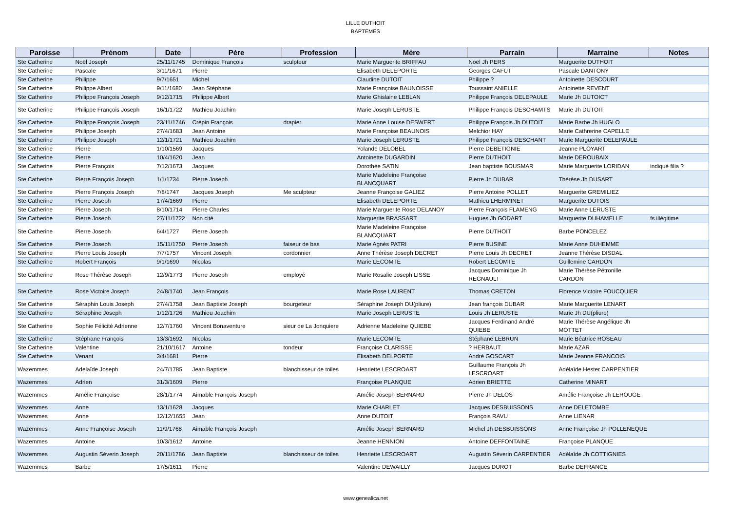LILLE DUTHOIT
BAPTEMES
| Paroisse | Prénom | Date | Père | Profession | Mère | Parrain | Marraine | Notes |
| --- | --- | --- | --- | --- | --- | --- | --- | --- |
| Ste Catherine | Noël Joseph | 25/11/1745 | Dominique François | sculpteur | Marie Marguerite BRIFFAU | Noël Jh PERS | Marguerite DUTHOIT | |
| Ste Catherine | Pascale | 3/11/1671 | Pierre | | Elisabeth DELEPORTE | Georges CAFUT | Pascale DANTONY | |
| Ste Catherine | Philippe | 9/7/1651 | Michel | | Claudine DUTOIT | Philippe ? | Antoinette DESCOURT | |
| Ste Catherine | Philippe Albert | 9/11/1680 | Jean Stéphane | | Marie Françoise BAUNOISSE | Toussaint ANIELLE | Antoinette REVENT | |
| Ste Catherine | Philippe François Joseph | 9/12/1715 | Philippe Albert | | Marie Ghislaine LEBLAN | Philippe François DELEPAULE | Marie Jh DUTOICT | |
| Ste Catherine | Philippe François Joseph | 16/1/1722 | Mathieu Joachim | | Marie Joseph LERUSTE | Philippe François DESCHAMTS | Marie Jh DUTOIT | |
| Ste Catherine | Philippe François Joseph | 23/11/1746 | Crépin François | drapier | Marie Anne Louise DESWERT | Philippe François Jh DUTOIT | Marie Barbe Jh HUGLO | |
| Ste Catherine | Philippe Joseph | 27/4/1683 | Jean Antoine | | Marie Françoise BEAUNOIS | Melchior HAY | Marie Cathrerine CAPELLE | |
| Ste Catherine | Philippe Joseph | 12/1/1721 | Mathieu Joachim | | Marie Joseph LERUSTE | Philippe François DESCHANT | Marie Marguerite DELEPAULE | |
| Ste Catherine | Pierre | 1/10/1569 | Jacques | | Yolande DELOBEL | Pierre DEBETIGNIE | Jeanne PLOYART | |
| Ste Catherine | Pierre | 10/4/1620 | Jean | | Antoinette DUGARDIN | Pierre DUTHOIT | Marie DEROUBAIX | |
| Ste Catherine | Pierre François | 7/12/1673 | Jacques | | Dorothée SATIN | Jean baptiste BOUSMAR | Marie Marguerite LORIDAN | indiqué filia ? |
| Ste Catherine | Pierre François Joseph | 1/1/1734 | Pierre Joseph | | Marie Madeleine Françoise BLANCQUART | Pierre Jh DUBAR | Thérèse Jh DUSART | |
| Ste Catherine | Pierre François Joseph | 7/8/1747 | Jacques Joseph | Me sculpteur | Jeanne Françoise GALIEZ | Pierre Antoine POLLET | Marguerite GREMILIEZ | |
| Ste Catherine | Pierre Joseph | 17/4/1669 | Pierre | | Elisabeth DELEPORTE | Mathieu LHERMINET | Marguerite DUTOIS | |
| Ste Catherine | Pierre Joseph | 8/10/1714 | Pierre Charles | | Marie Marguerite Rose DELANOY | Pierre François FLAMENG | Marie Anne LERUSTE | |
| Ste Catherine | Pierre Joseph | 27/11/1722 | Non cité | | Marguerite BRASSART | Hugues Jh GODART | Marguerite DUHAMELLE | fs illégitime |
| Ste Catherine | Pierre Joseph | 6/4/1727 | Pierre Joseph | | Marie Madeleine Françoise BLANCQUART | Pierre DUTHOIT | Barbe PONCELEZ | |
| Ste Catherine | Pierre Joseph | 15/11/1750 | Pierre Joseph | faiseur de bas | Marie Agnès PATRI | Pierre BUSINE | Marie Anne DUHEMME | |
| Ste Catherine | Pierre Louis Joseph | 7/7/1757 | Vincent Joseph | cordonnier | Anne Thérèse Joseph DECRET | Pierre Louis Jh DECRET | Jeanne Thérèse DISDAL | |
| Ste Catherine | Robert François | 9/1/1690 | Nicolas | | Marie LECOMTE | Robert LECOMTE | Guillemine CARDON | |
| Ste Catherine | Rose Thérèse Joseph | 12/9/1773 | Pierre Joseph | employé | Marie Rosalie Joseph LISSE | Jacques Dominique Jh REGNAULT | Marie Thérèse Pétronille CARDON | |
| Ste Catherine | Rose Victoire Joseph | 24/8/1740 | Jean François | | Marie Rose LAURENT | Thomas CRETON | Florence Victoire FOUCQUIER | |
| Ste Catherine | Séraphin Louis Joseph | 27/4/1758 | Jean Baptiste Joseph | bourgeteur | Séraphine Joseph DU(pliure) | Jean françois DUBAR | Marie Marguerite LENART | |
| Ste Catherine | Séraphine Joseph | 1/12/1726 | Mathieu Joachim | | Marie Joseph LERUSTE | Louis Jh LERUSTE | Marie Jh DU(pliure) | |
| Ste Catherine | Sophie Félicité Adrienne | 12/7/1760 | Vincent Bonaventure | sieur de La Jonquiere | Adrienne Madeleine QUIEBE | Jacques Ferdinand André QUIEBE | Marie Thérèse Angélique Jh MOTTET | |
| Ste Catherine | Stéphane François | 13/3/1692 | Nicolas | | Marie LECOMTE | Stéphane LEBRUN | Marie Béatrice ROSEAU | |
| Ste Catherine | Valentine | 21/10/1617 | Antoine | tondeur | Françoise CLARISSE | ? HERBAUT | Marie AZAR | |
| Ste Catherine | Venant | 3/4/1681 | Pierre | | Elisabeth DELPORTE | André GOSCART | Marie Jeanne FRANCOIS | |
| Wazemmes | Adelaîde Joseph | 24/7/1785 | Jean Baptiste | blanchisseur de toiles | Henriette LESCROART | Guillaume François Jh LESCROART | Adélaîde Hester CARPENTIER | |
| Wazemmes | Adrien | 31/3/1609 | Pierre | | Françoise PLANQUE | Adrien BRIETTE | Catherine MINART | |
| Wazemmes | Amélie Françoise | 28/1/1774 | Aimable François Joseph | | Amélie Joseph BERNARD | Pierre Jh DELOS | Amélie Françoise Jh LEROUGE | |
| Wazemmes | Anne | 13/1/1628 | Jacques | | Marie CHARLET | Jacques DESBUISSONS | Anne DELETOMBE | |
| Wazemmes | Anne | 12/12/1655 | Jean | | Anne DUTOIT | François RAVU | Anne LIENAR | |
| Wazemmes | Anne Françoise Joseph | 11/9/1768 | Aimable François Joseph | | Amélie Joseph BERNARD | Michel Jh DESBUISSONS | Anne Françoise Jh POLLENEQUE | |
| Wazemmes | Antoine | 10/3/1612 | Antoine | | Jeanne HENNION | Antoine DEFFONTAINE | Françoise PLANQUE | |
| Wazemmes | Augustin Séverin Joseph | 20/11/1786 | Jean Baptiste | blanchisseur de toiles | Henriette LESCROART | Augustin Séverin CARPENTIER | Adélaîde Jh COTTIGNIES | |
| Wazemmes | Barbe | 17/5/1611 | Pierre | | Valentine DEWAILLY | Jacques DUROT | Barbe DEFRANCE | |
www.genealica.net